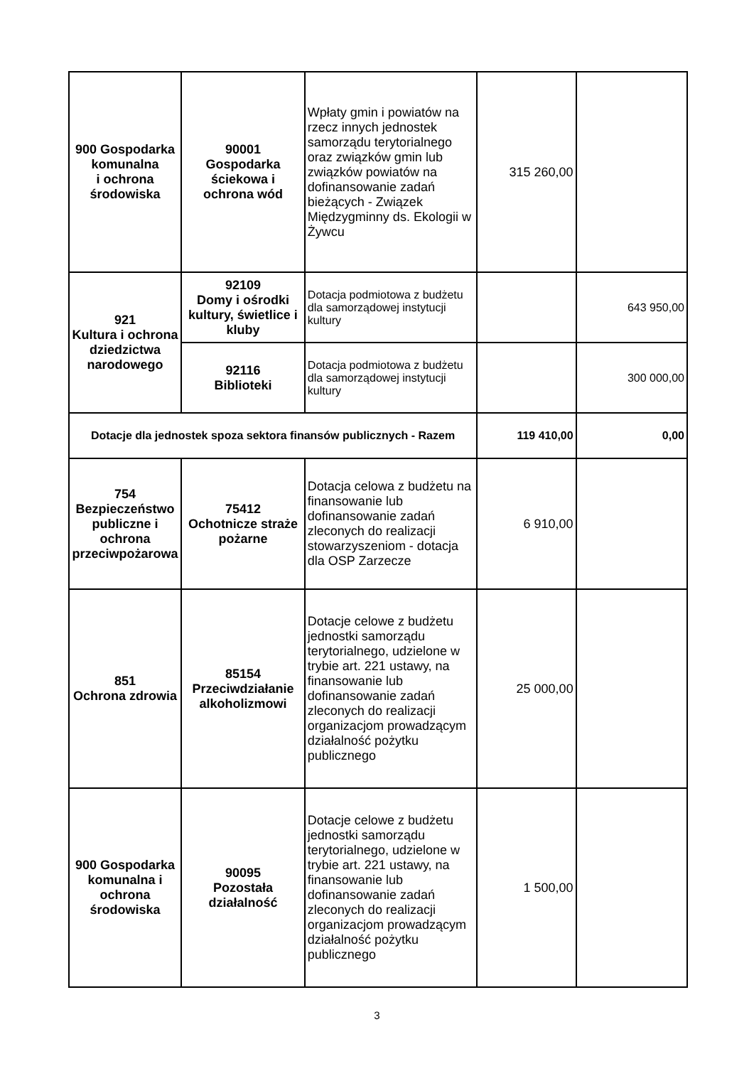| 900 Gospodarka komunalna i ochrona środowiska | 90001 Gospodarka ściekowa i ochrona wód | Wpłaty gmin i powiatów na rzecz innych jednostek samorządu terytorialnego oraz związków gmin lub związków powiatów na dofinansowanie zadań bieżących - Związek Międzygminny ds. Ekologii w Żywcu | 315 260,00 | |
| 921 Kultura i ochrona dziedzictwa narodowego | 92109 Domy i ośrodki kultury, świetlice i kluby | Dotacja podmiotowa z budżetu dla samorządowej instytucji kultury | | 643 950,00 |
| | 92116 Biblioteki | Dotacja podmiotowa z budżetu dla samorządowej instytucji kultury | | 300 000,00 |
| Dotacje dla jednostek spoza sektora finansów publicznych - Razem | | | 119 410,00 | 0,00 |
| 754 Bezpieczeństwo publiczne i ochrona przeciwpożarowa | 75412 Ochotnicze straże pożarne | Dotacja celowa z budżetu na finansowanie lub dofinansowanie zadań zleconych do realizacji stowarzyszeniom - dotacja dla OSP Zarzecze | 6 910,00 | |
| 851 Ochrona zdrowia | 85154 Przeciwdziałanie alkoholizmowi | Dotacje celowe z budżetu jednostki samorządu terytorialnego, udzielone w trybie art. 221 ustawy, na finansowanie lub dofinansowanie zadań zleconych do realizacji organizacjom prowadzącym działalność pożytku publicznego | 25 000,00 | |
| 900 Gospodarka komunalna i ochrona środowiska | 90095 Pozostała działalność | Dotacje celowe z budżetu jednostki samorządu terytorialnego, udzielone w trybie art. 221 ustawy, na finansowanie lub dofinansowanie zadań zleconych do realizacji organizacjom prowadzącym działalność pożytku publicznego | 1 500,00 | |
3